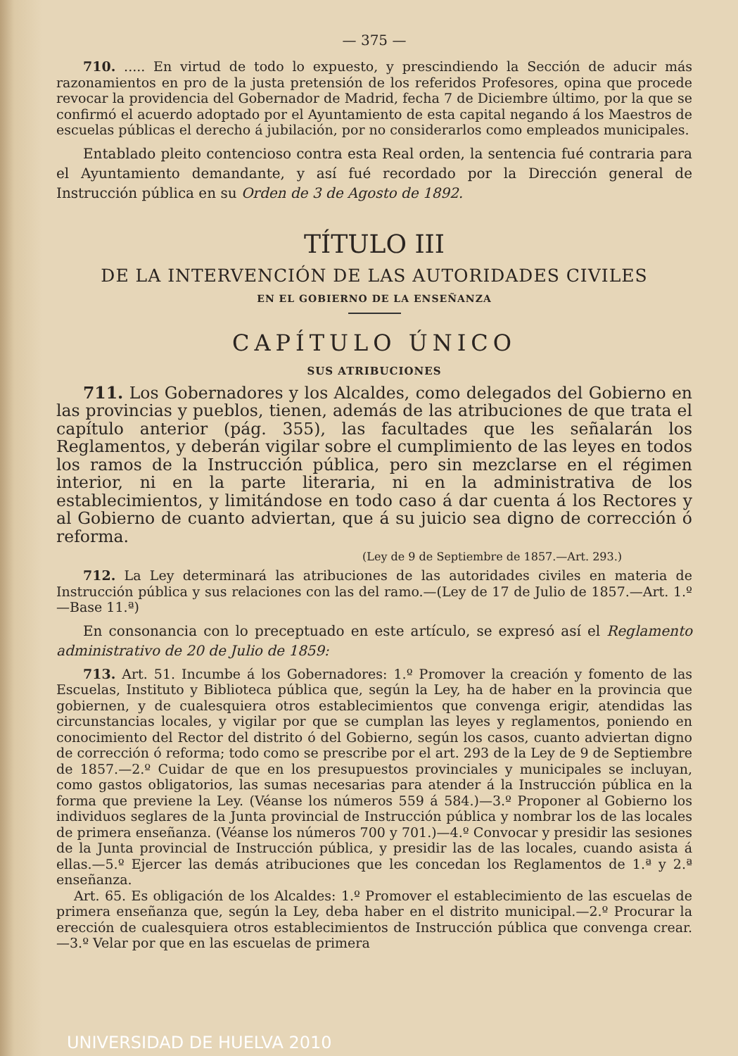— 375 —
710. ..... En virtud de todo lo expuesto, y prescindiendo la Sección de aducir más razonamientos en pro de la justa pretensión de los referidos Profesores, opina que procede revocar la providencia del Gobernador de Madrid, fecha 7 de Diciembre último, por la que se confirmó el acuerdo adoptado por el Ayuntamiento de esta capital negando á los Maestros de escuelas públicas el derecho á jubilación, por no considerarlos como empleados municipales.
Entablado pleito contencioso contra esta Real orden, la sentencia fué contraria para el Ayuntamiento demandante, y así fué recordado por la Dirección general de Instrucción pública en su Orden de 3 de Agosto de 1892.
TÍTULO III
DE LA INTERVENCIÓN DE LAS AUTORIDADES CIVILES
EN EL GOBIERNO DE LA ENSEÑANZA
CAPÍTULO ÚNICO
SUS ATRIBUCIONES
711. Los Gobernadores y los Alcaldes, como delegados del Gobierno en las provincias y pueblos, tienen, además de las atribuciones de que trata el capítulo anterior (pág. 355), las facultades que les señalarán los Reglamentos, y deberán vigilar sobre el cumplimiento de las leyes en todos los ramos de la Instrucción pública, pero sin mezclarse en el régimen interior, ni en la parte literaria, ni en la administrativa de los establecimientos, y limitándose en todo caso á dar cuenta á los Rectores y al Gobierno de cuanto adviertan, que á su juicio sea digno de corrección ó reforma.
(Ley de 9 de Septiembre de 1857.—Art. 293.)
712. La Ley determinará las atribuciones de las autoridades civiles en materia de Instrucción pública y sus relaciones con las del ramo.—(Ley de 17 de Julio de 1857.—Art. 1.º—Base 11.ª)
En consonancia con lo preceptuado en este artículo, se expresó así el Reglamento administrativo de 20 de Julio de 1859:
713. Art. 51. Incumbe á los Gobernadores: 1.º Promover la creación y fomento de las Escuelas, Instituto y Biblioteca pública que, según la Ley, ha de haber en la provincia que gobiernen, y de cualesquiera otros establecimientos que convenga erigir, atendidas las circunstancias locales, y vigilar por que se cumplan las leyes y reglamentos, poniendo en conocimiento del Rector del distrito ó del Gobierno, según los casos, cuanto adviertan digno de corrección ó reforma; todo como se prescribe por el art. 293 de la Ley de 9 de Septiembre de 1857.—2.º Cuidar de que en los presupuestos provinciales y municipales se incluyan, como gastos obligatorios, las sumas necesarias para atender á la Instrucción pública en la forma que previene la Ley. (Véanse los números 559 á 584.)—3.º Proponer al Gobierno los individuos seglares de la Junta provincial de Instrucción pública y nombrar los de las locales de primera enseñanza. (Véanse los números 700 y 701.)—4.º Convocar y presidir las sesiones de la Junta provincial de Instrucción pública, y presidir las de las locales, cuando asista á ellas.—5.º Ejercer las demás atribuciones que les concedan los Reglamentos de 1.ª y 2.ª enseñanza.
Art. 65. Es obligación de los Alcaldes: 1.º Promover el establecimiento de las escuelas de primera enseñanza que, según la Ley, deba haber en el distrito municipal.—2.º Procurar la erección de cualesquiera otros establecimientos de Instrucción pública que convenga crear.—3.º Velar por que en las escuelas de primera
UNIVERSIDAD DE HUELVA 2010